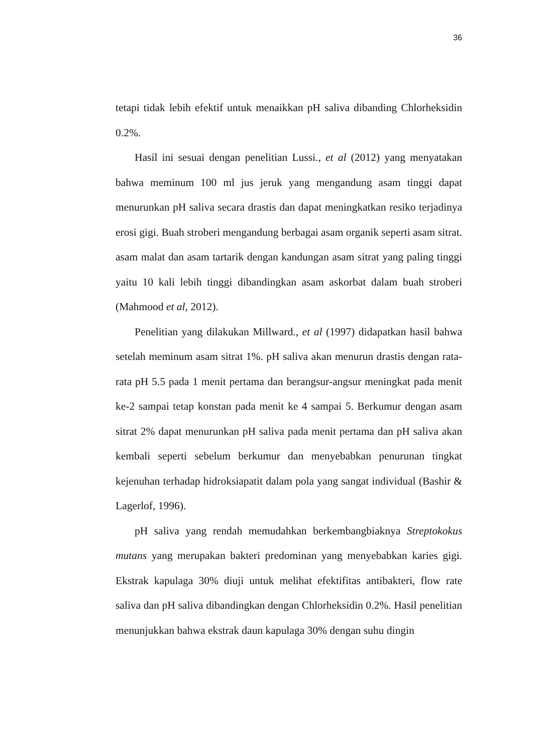36
tetapi tidak lebih efektif untuk menaikkan pH saliva dibanding Chlorheksidin 0.2%.
Hasil ini sesuai dengan penelitian Lussi., et al (2012) yang menyatakan bahwa meminum 100 ml jus jeruk yang mengandung asam tinggi dapat menurunkan pH saliva secara drastis dan dapat meningkatkan resiko terjadinya erosi gigi. Buah stroberi mengandung berbagai asam organik seperti asam sitrat. asam malat dan asam tartarik dengan kandungan asam sitrat yang paling tinggi yaitu 10 kali lebih tinggi dibandingkan asam askorbat dalam buah stroberi (Mahmood et al, 2012).
Penelitian yang dilakukan Millward., et al (1997) didapatkan hasil bahwa setelah meminum asam sitrat 1%. pH saliva akan menurun drastis dengan rata-rata pH 5.5 pada 1 menit pertama dan berangsur-angsur meningkat pada menit ke-2 sampai tetap konstan pada menit ke 4 sampai 5. Berkumur dengan asam sitrat 2% dapat menurunkan pH saliva pada menit pertama dan pH saliva akan kembali seperti sebelum berkumur dan menyebabkan penurunan tingkat kejenuhan terhadap hidroksiapatit dalam pola yang sangat individual (Bashir & Lagerlof, 1996).
pH saliva yang rendah memudahkan berkembangbiaknya Streptokokus mutans yang merupakan bakteri predominan yang menyebabkan karies gigi. Ekstrak kapulaga 30% diuji untuk melihat efektifitas antibakteri, flow rate saliva dan pH saliva dibandingkan dengan Chlorheksidin 0.2%. Hasil penelitian menunjukkan bahwa ekstrak daun kapulaga 30% dengan suhu dingin